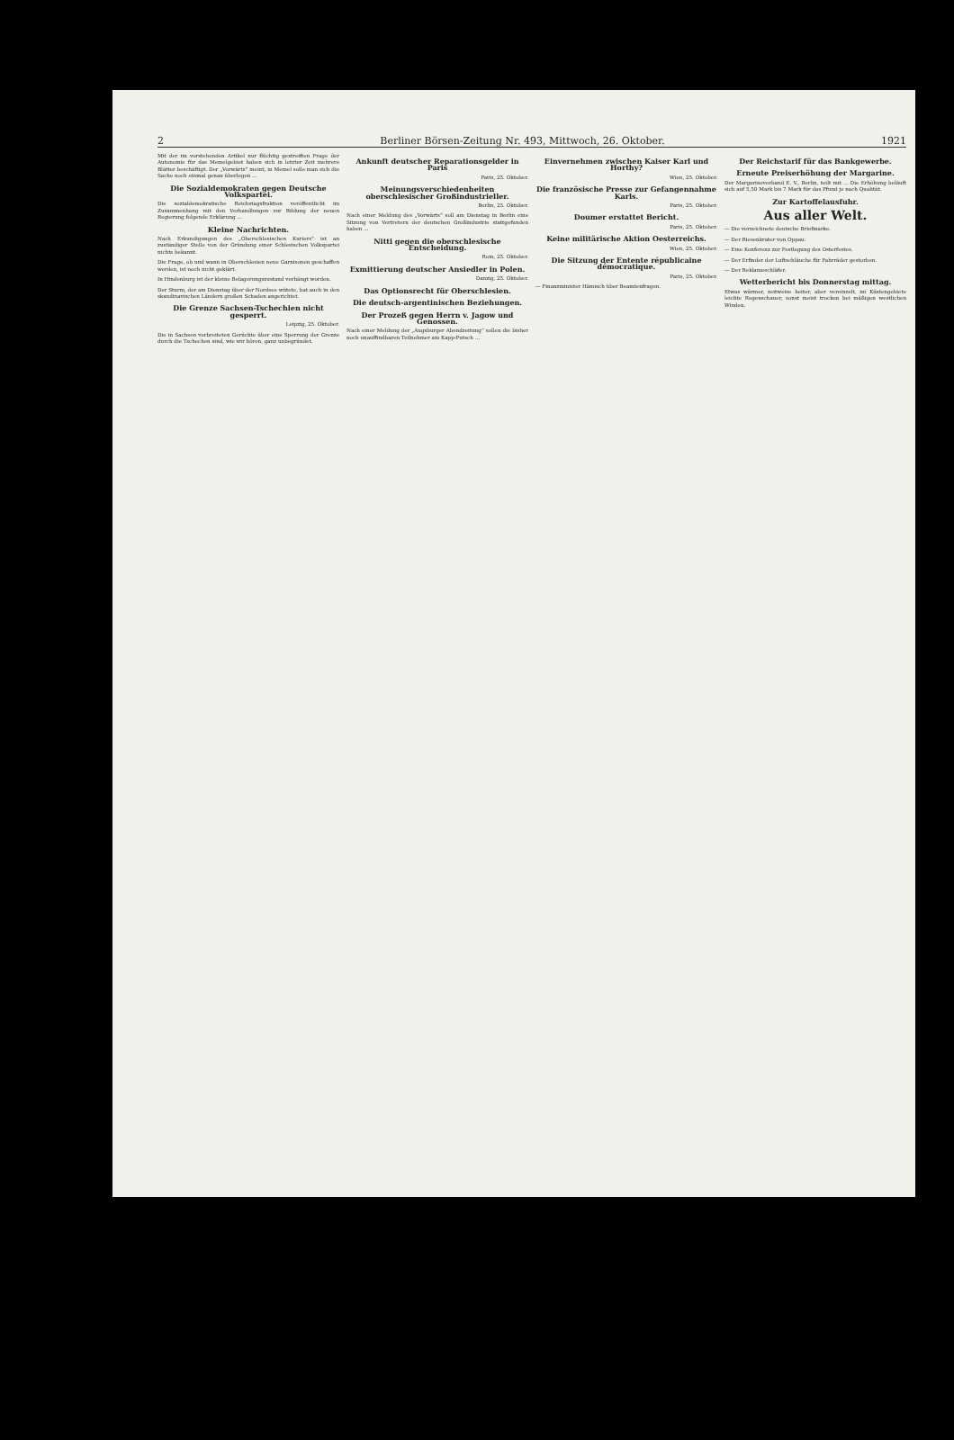2 Berliner Börsen-Zeitung Nr. 493, Mittwoch, 26. Oktober. 1921
Mit der im vorstehenden Artikel nur flüchtig gestreiften Frage der Autonomie für das Memelgebiet haben sich in letzter Zeit mehrere Blätter beschäftigt. Der „Vorwärts“ meint, in Memel solle man sich die Sache noch einmal genau überlegen ...
Die Sozialdemokraten gegen Deutsche Volkspartei.
Die sozialdemokratische Reichstagsfraktion veröffentlicht im Zusammenhang mit den Verhandlungen zur Bildung der neuen Regierung folgende Erklärung ...
Kleine Nachrichten.
Nach Erkundigungen des „Oberschlesischen Kuriers“ ist an zuständiger Stelle von der Gründung einer Schlesischen Volkspartei nichts bekannt.
Die Frage, ob und wann in Oberschlesien neue Garnisonen geschaffen werden, ist noch nicht geklärt.
In Hindenburg ist der kleine Belagerungszustand verhängt worden.
Der Sturm, der am Dienstag über der Nordsee wütete, hat auch in den skandinavischen Ländern großen Schaden angerichtet.
Die Grenze Sachsen-Tschechien nicht gesperrt.
Leipzig, 25. Oktober.
Die in Sachsen verbreiteten Gerüchte über eine Sperrung der Grenze durch die Tschechen sind, wie wir hören, ganz unbegründet.
Ankunft deutscher Reparationsgelder in Paris
Paris, 25. Oktober.
Meinungsverschiedenheiten oberschlesischer Großindustrieller.
Berlin, 25. Oktober.
Nach einer Meldung des „Vorwärts“ soll am Dienstag in Berlin eine Sitzung von Vertretern der deutschen Großindustrie stattgefunden haben ...
Nitti gegen die oberschlesische Entscheidung.
Rom, 25. Oktober.
Exmittierung deutscher Ansiedler in Polen.
Danzig, 25. Oktober.
Das Optionsrecht für Oberschlesien.
Die deutsch-argentinischen Beziehungen.
Der Prozeß gegen Herrn v. Jagow und Genossen.
Nach einer Meldung der „Augsburger Abendzeitung“ sollen die bisher noch unauffindbaren Teilnehmer am Kapp-Putsch ...
Einvernehmen zwischen Kaiser Karl und Horthy?
Wien, 25. Oktober.
Die französische Presse zur Gefangennahme Karls.
Paris, 25. Oktober.
Doumer erstattet Bericht.
Paris, 25. Oktober.
Keine militärische Aktion Oesterreichs.
Wien, 25. Oktober.
Die Sitzung der Entente républicaine démocratique.
Paris, 25. Oktober.
— Finanzminister Hämisch über Beamtenfragen.
Der Reichstarif für das Bankgewerbe.
Erneute Preiserhöhung der Margarine.
Der Margarineverband E. V., Berlin, teilt mit ... Die Erhöhung beläuft sich auf 5,50 Mark bis 7 Mark für das Pfund je nach Qualität.
Zur Kartoffelausfuhr.
Aus aller Welt.
— Die verzeichnete deutsche Briefmarke.
— Der Riesenkrater von Oppau.
— Eine Konferenz zur Festlegung des Osterfestes.
— Der Erfinder der Luftschläuche für Fahrräder gestorben.
— Der Reklameschläfer.
Wetterbericht bis Donnerstag mittag.
Etwas wärmer, zeitweise heiter, aber vereinzelt, im Küstengebiete leichte Regenschauer, sonst meist trocken bei mäßigen westlichen Winden.